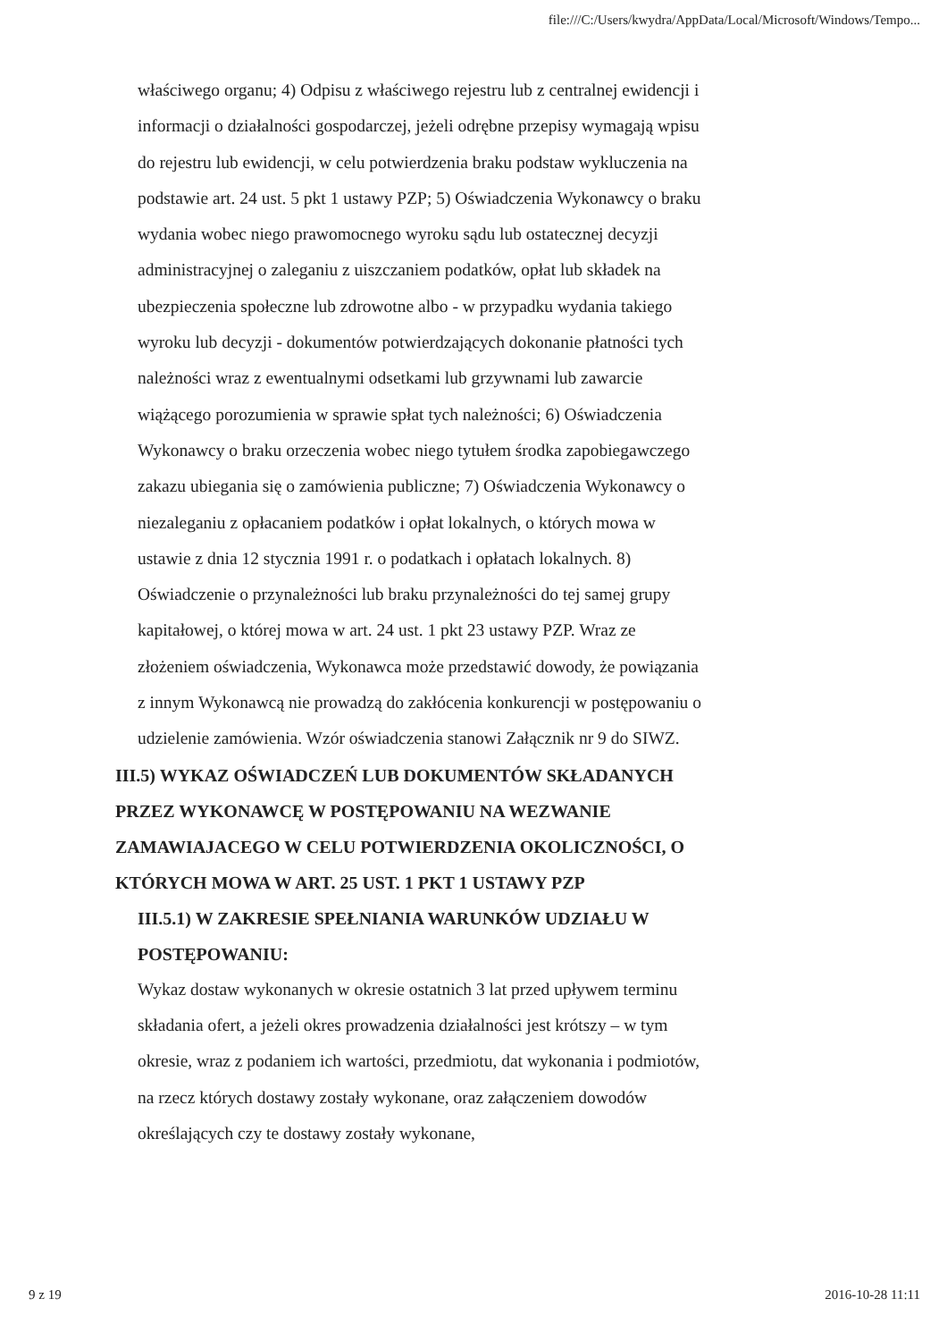file:///C:/Users/kwydra/AppData/Local/Microsoft/Windows/Tempo...
właściwego organu; 4) Odpisu z właściwego rejestru lub z centralnej ewidencji i informacji o działalności gospodarczej, jeżeli odrębne przepisy wymagają wpisu do rejestru lub ewidencji, w celu potwierdzenia braku podstaw wykluczenia na podstawie art. 24 ust. 5 pkt 1 ustawy PZP; 5) Oświadczenia Wykonawcy o braku wydania wobec niego prawomocnego wyroku sądu lub ostatecznej decyzji administracyjnej o zaleganiu z uiszczaniem podatków, opłat lub składek na ubezpieczenia społeczne lub zdrowotne albo - w przypadku wydania takiego wyroku lub decyzji - dokumentów potwierdzających dokonanie płatności tych należności wraz z ewentualnymi odsetkami lub grzywnami lub zawarcie wiążącego porozumienia w sprawie spłat tych należności; 6) Oświadczenia Wykonawcy o braku orzeczenia wobec niego tytułem środka zapobiegawczego zakazu ubiegania się o zamówienia publiczne; 7) Oświadczenia Wykonawcy o niezaleganiu z opłacaniem podatków i opłat lokalnych, o których mowa w ustawie z dnia 12 stycznia 1991 r. o podatkach i opłatach lokalnych. 8) Oświadczenie o przynależności lub braku przynależności do tej samej grupy kapitałowej, o której mowa w art. 24 ust. 1 pkt 23 ustawy PZP. Wraz ze złożeniem oświadczenia, Wykonawca może przedstawić dowody, że powiązania z innym Wykonawcą nie prowadzą do zakłócenia konkurencji w postępowaniu o udzielenie zamówienia. Wzór oświadczenia stanowi Załącznik nr 9 do SIWZ.
III.5) WYKAZ OŚWIADCZEŃ LUB DOKUMENTÓW SKŁADANYCH PRZEZ WYKONAWCĘ W POSTĘPOWANIU NA WEZWANIE ZAMAWIAJACEGO W CELU POTWIERDZENIA OKOLICZNOŚCI, O KTÓRYCH MOWA W ART. 25 UST. 1 PKT 1 USTAWY PZP
III.5.1) W ZAKRESIE SPEŁNIANIA WARUNKÓW UDZIAŁU W POSTĘPOWANIU:
Wykaz dostaw wykonanych w okresie ostatnich 3 lat przed upływem terminu składania ofert, a jeżeli okres prowadzenia działalności jest krótszy – w tym okresie, wraz z podaniem ich wartości, przedmiotu, dat wykonania i podmiotów, na rzecz których dostawy zostały wykonane, oraz załączeniem dowodów określających czy te dostawy zostały wykonane,
9 z 19 2016-10-28 11:11